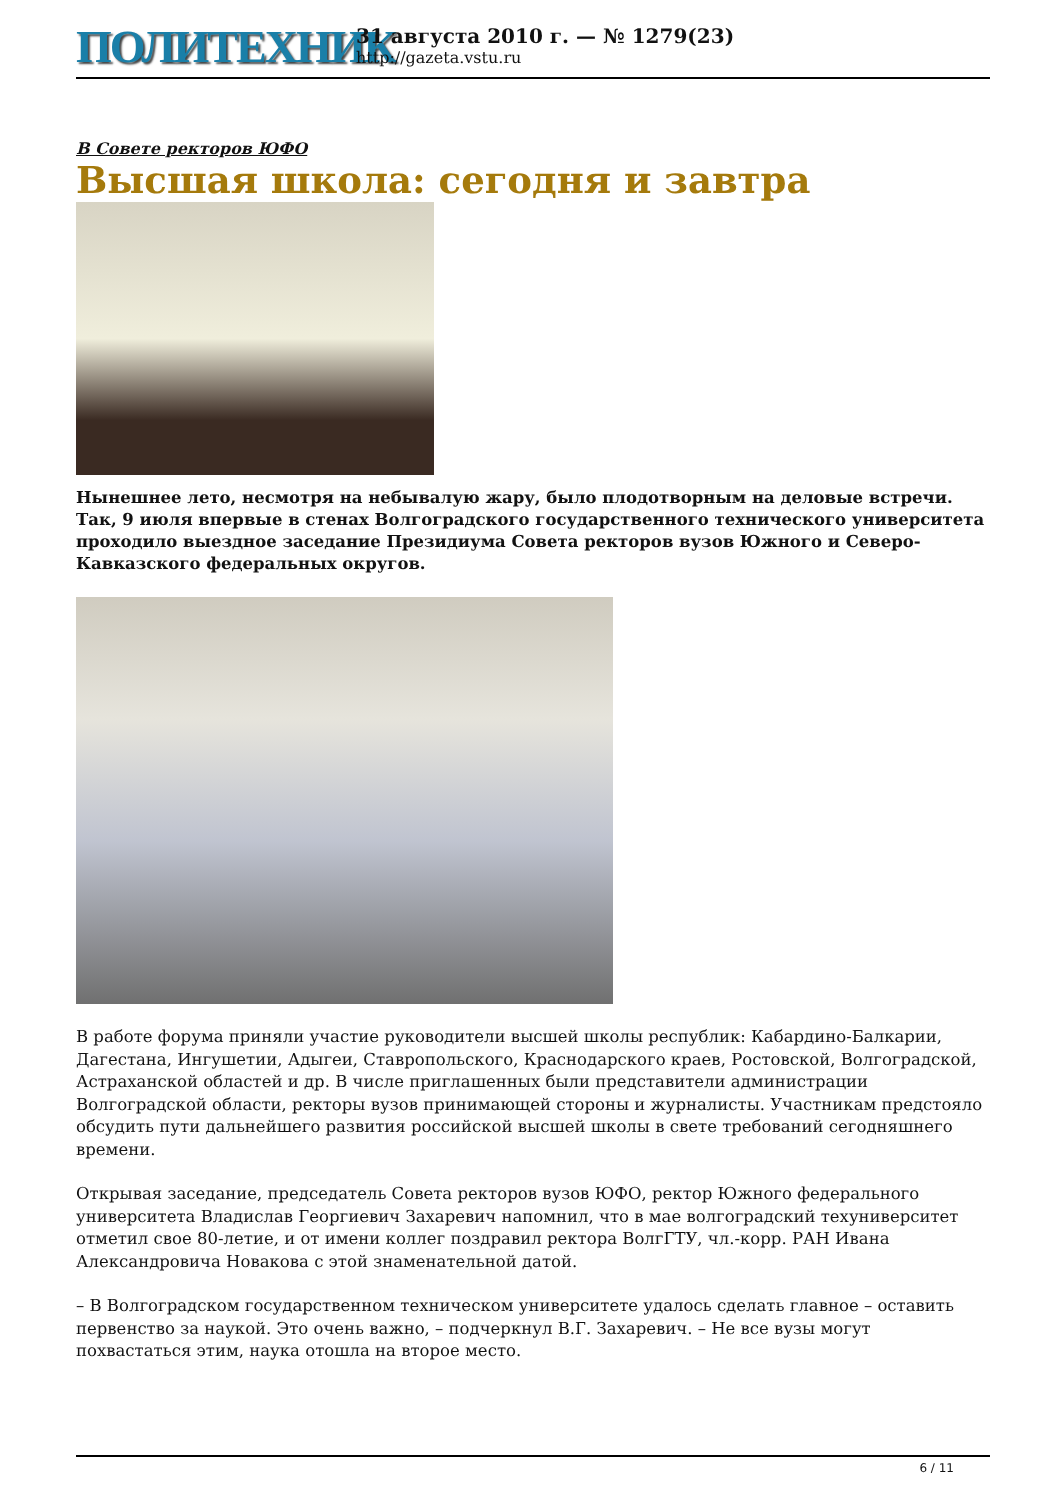ПОЛИТЕХНИК
31 августа 2010 г. — № 1279(23)
http://gazeta.vstu.ru
В Совете ректоров ЮФО
Высшая школа: сегодня и завтра
Нынешнее лето, несмотря на небывалую жару, было плодотворным на деловые встречи. Так, 9 июля впервые в стенах Волгоградского государственного технического университета проходило выездное заседание Президиума Совета ректоров вузов Южного и Северо-Кавказского федеральных округов.
В работе форума приняли участие руководители высшей школы республик: Кабардино-Балкарии, Дагестана, Ингушетии, Адыгеи, Ставропольского, Краснодарского краев, Ростовской, Волгоградской, Астраханской областей и др. В числе приглашенных были представители администрации Волгоградской области, ректоры вузов принимающей стороны и журналисты. Участникам предстояло обсудить пути дальнейшего развития российской высшей школы в свете требований сегодняшнего времени.
Открывая заседание, председатель Совета ректоров вузов ЮФО, ректор Южного федерального университета Владислав Георгиевич Захаревич напомнил, что в мае волгоградский техуниверситет отметил свое 80-летие, и от имени коллег поздравил ректора ВолгГТУ, чл.-корр. РАН Ивана Александровича Новакова с этой знаменательной датой.
– В Волгоградском государственном техническом университете удалось сделать главное – оставить первенство за наукой. Это очень важно, – подчеркнул В.Г. Захаревич. – Не все вузы могут похвастаться этим, наука отошла на второе место.
6 / 11